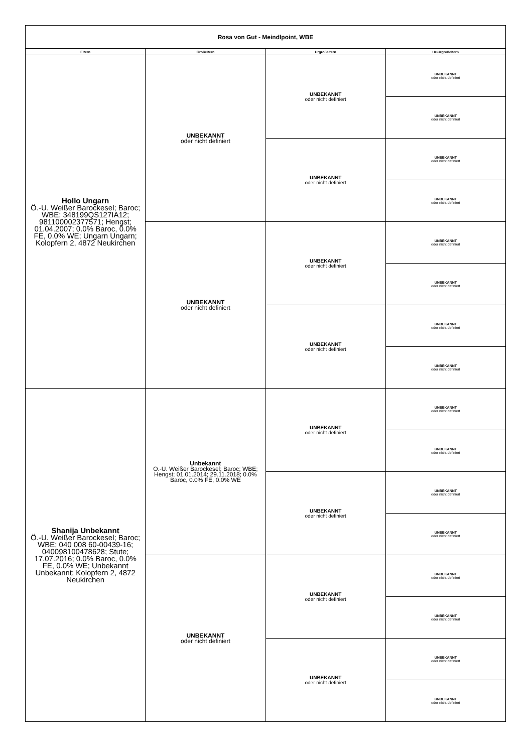| Rosa von Gut - Meindlpoint, WBE | | | |
| Eltern | Großeltern | Urgroßeltern | Ur-Urgroßeltern |
| Hollo Ungarn Ö.-U. Weißer Barockesel; Baroc; WBE; 348199QS127IA12; 981100002377571; Hengst; 01.04.2007; 0.0% Baroc, 0.0% FE, 0.0% WE; Ungarn Ungarn; Kolopfern 2, 4872 Neukirchen | UNBEKANNT oder nicht definiert | UNBEKANNT oder nicht definiert | UNBEKANNT oder nicht definiert |
| | | | UNBEKANNT oder nicht definiert |
| | | UNBEKANNT oder nicht definiert | UNBEKANNT oder nicht definiert |
| | | | UNBEKANNT oder nicht definiert |
| | UNBEKANNT oder nicht definiert | UNBEKANNT oder nicht definiert | UNBEKANNT oder nicht definiert |
| | | | UNBEKANNT oder nicht definiert |
| | | UNBEKANNT oder nicht definiert | UNBEKANNT oder nicht definiert |
| | | | UNBEKANNT oder nicht definiert |
| Shanija Unbekannt Ö.-U. Weißer Barockesel; Baroc; WBE; 040 008 60-00439-16; 040098100478628; Stute; 17.07.2016; 0.0% Baroc, 0.0% FE, 0.0% WE; Unbekannt Unbekannt; Kolopfern 2, 4872 Neukirchen | Unbekannt Ö.-U. Weißer Barockesel; Baroc; WBE; Hengst; 01.01.2014; 29.11.2018; 0.0% Baroc, 0.0% FE, 0.0% WE | UNBEKANNT oder nicht definiert | UNBEKANNT oder nicht definiert |
| | | | UNBEKANNT oder nicht definiert |
| | | UNBEKANNT oder nicht definiert | UNBEKANNT oder nicht definiert |
| | | | UNBEKANNT oder nicht definiert |
| | UNBEKANNT oder nicht definiert | UNBEKANNT oder nicht definiert | UNBEKANNT oder nicht definiert |
| | | | UNBEKANNT oder nicht definiert |
| | | UNBEKANNT oder nicht definiert | UNBEKANNT oder nicht definiert |
| | | | UNBEKANNT oder nicht definiert |